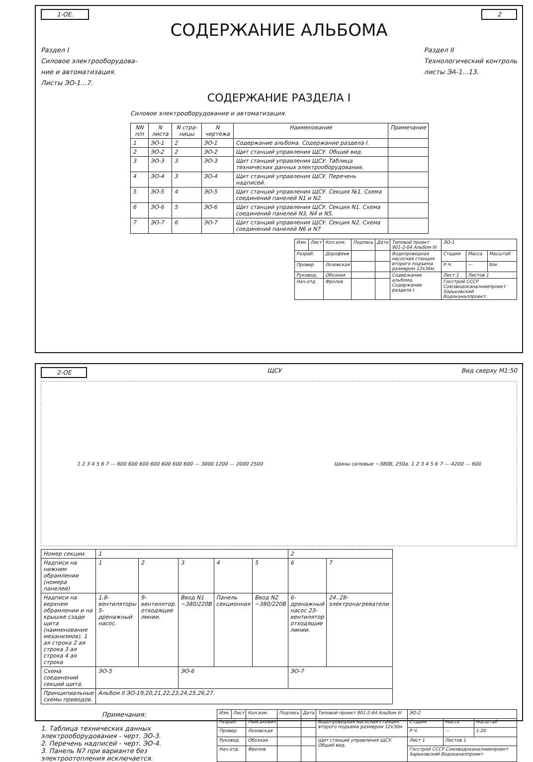1-OE. 2
СОДЕРЖАНИЕ АЛЬБОМА
Раздел I
Силовое электрооборудова-
ние и автоматизация.
Листы ЭО-1...7.
Раздел II
Технологический контроль
листы ЭА-1...13.
СОДЕРЖАНИЕ РАЗДЕЛА I
Силовое электрооборудование и автоматизация.
| NN п/п | N листа | N стра-ницы | N чертежа | Наименование | Примечание |
| --- | --- | --- | --- | --- | --- |
| 1 | ЭО-1 | 2 | ЭО-1 | Содержание альбома. Содержание раздела I. | |
| 2 | ЭО-2 | 2 | ЭО-2 | Щит станций управления ЩСУ. Общий вид. | |
| 3 | ЭО-3 | 3 | ЭО-3 | Щит станций управления ЩСУ. Таблица технических данных электрооборудования. | |
| 4 | ЭО-4 | 3 | ЭО-4 | Щит станций управления ЩСУ. Перечень надписей. | |
| 5 | ЭО-5 | 4 | ЭО-5 | Щит станций управления ЩСУ. Секция №1. Схема соединений панелей N1 и N2. | |
| 6 | ЭО-6 | 5 | ЭО-6 | Щит станций управления ЩСУ. Секция N1. Схема соединений панелей N3, N4 и N5. | |
| 7 | ЭО-7 | 6 | ЭО-7 | Щит станций управления ЩСУ. Секция N2. Схема соединений панелей N6 и N7 | |
| Изм. | Лист | Кол.изм. | Подпись | Дата | Типовой проект 901-2-64 Альбом III | ЭО-1 | | |
| Разраб. | | Дорофеев | | | Водопроводная насосная станция второго подъема размером 12x36м. | Стадия | Масса | Масштаб |
| Провер. | | Лозовская | | | | Р.Ч. | — | б/м. |
| Руковод. | | Обозная | | | Содержание альбома. Содержание раздела I. | Лист 1 | Листов 1 | |
| Нач.отд. | | Фролов | | | | Госстрой СССР Союзводоканалниипроект Харьковский Водоканалпроект. | | |
2-OE ЩСУ Вид сверху М1:50
1 2 3 4 5 6 7 — 600 600 600 600 600 600 600 — 3000 1200 — 2000 2500 Шины силовые ~380В, 250а. 1 2 3 4 5 6 7 — 4200 — 600
| Номер секции. | 1 | | | | | 2 | |
| Надписи на нижнем обрамлении (номера панелей) | 1 | 2 | 3 | 4 | 5 | 6 | 7 |
| Надписи на верхнем обрамлении и на крышке сзади щита (наименование механизмов). 1 ая строка 2 ая строка 3 ая строка 4 ая строка | 1,8-вентиляторы 5-дренажный насос. | 9-вентилятор. отходящие линии. | Ввод N1 ~380/220В | Панель секционная | Ввод N2 ~380/220В | 6-дренажный насос 23-вентилятор отходящие линии. | 24..28-электронагреватели. |
| Схема соединений секций щита. | ЭО-5 | | ЭО-6 | | | ЭО-7 | |
| Принципиальные схемы приводов. | Альбом II ЭО-19,20,21,22,23,24,25,26,27. | | | | | | |
Примечания:
1. Таблица технических данных электрооборудования - черт. ЭО-3.
2. Перечень надписей - черт. ЭО-4.
3. Панель N7 при варианте без электроотопления исключается.
| Изм. | Лист | Кол.изм. | Подпись | Дата | Типовой проект 901-2-64 Альбом III | ЭО-2 | | |
| Разраб. | | Пейсахович | | | Водопроводная насосная станция второго подъема размером 12x36м. | Стадия | Масса | Масштаб |
| Провер. | | Лозовская | | | | Р.Ч. | — | 1:20 |
| Руковод. | | Обозная | | | Щит станций управления ЩСУ. Общий вид. | Лист 1 | Листов 1 | |
| Нач.отд. | | Фролов | | | | Госстрой СССР Союзводоканалниипроект Харьковский Водоканалпроект | | |